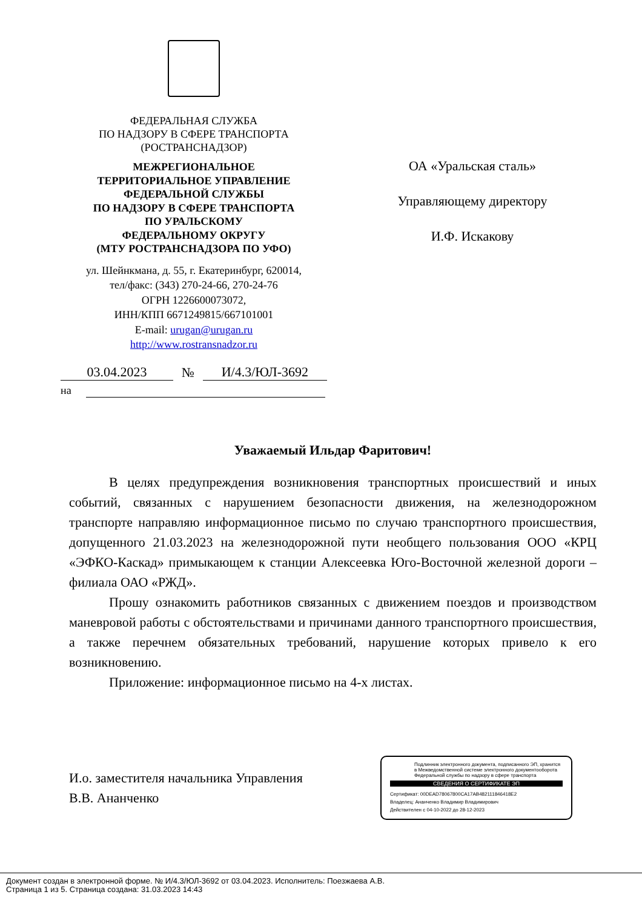ФЕДЕРАЛЬНАЯ СЛУЖБА
ПО НАДЗОРУ В СФЕРЕ ТРАНСПОРТА
(РОСТРАНСНАДЗОР)
МЕЖРЕГИОНАЛЬНОЕ
ТЕРРИТОРИАЛЬНОЕ УПРАВЛЕНИЕ
ФЕДЕРАЛЬНОЙ СЛУЖБЫ
ПО НАДЗОРУ В СФЕРЕ ТРАНСПОРТА
ПО УРАЛЬСКОМУ
ФЕДЕРАЛЬНОМУ ОКРУГУ
(МТУ РОСТРАНСНАДЗОРА ПО УФО)
ул. Шейнкмана, д. 55, г. Екатеринбург, 620014,
тел/факс: (343) 270-24-66, 270-24-76
ОГРН 1226600073072,
ИНН/КПП 6671249815/667101001
E-mail: urugan@urugan.ru
http://www.rostransnadzor.ru
03.04.2023 № И/4.3/ЮЛ-3692
на
ОА «Уральская сталь»
Управляющему директору
И.Ф. Искакову
Уважаемый Ильдар Фаритович!
В целях предупреждения возникновения транспортных происшествий и иных событий, связанных с нарушением безопасности движения, на железнодорожном транспорте направляю информационное письмо по случаю транспортного происшествия, допущенного 21.03.2023 на железнодорожной пути необщего пользования ООО «КРЦ «ЭФКО-Каскад» примыкающем к станции Алексеевка Юго-Восточной железной дороги – филиала ОАО «РЖД».
Прошу ознакомить работников связанных с движением поездов и производством маневровой работы с обстоятельствами и причинами данного транспортного происшествия, а также перечнем обязательных требований, нарушение которых привело к его возникновению.
Приложение: информационное письмо на 4-х листах.
И.о. заместителя начальника Управления
В.В. Ананченко
Подлинник электронного документа, подписанного ЭП, хранится в Межведомственной системе электронного документооборота Федеральной службы по надзору в сфере транспорта
СВЕДЕНИЯ О СЕРТИФИКАТЕ ЭП
Сертификат: 00DEAD78067800CA17AB482111846418E2
Владелец: Ананченко Владимир Владимирович
Действителен с 04-10-2022 до 28-12-2023
Документ создан в электронной форме. № И/4.3/ЮЛ-3692 от 03.04.2023. Исполнитель: Поезжаева А.В.
Страница 1 из 5. Страница создана: 31.03.2023 14:43